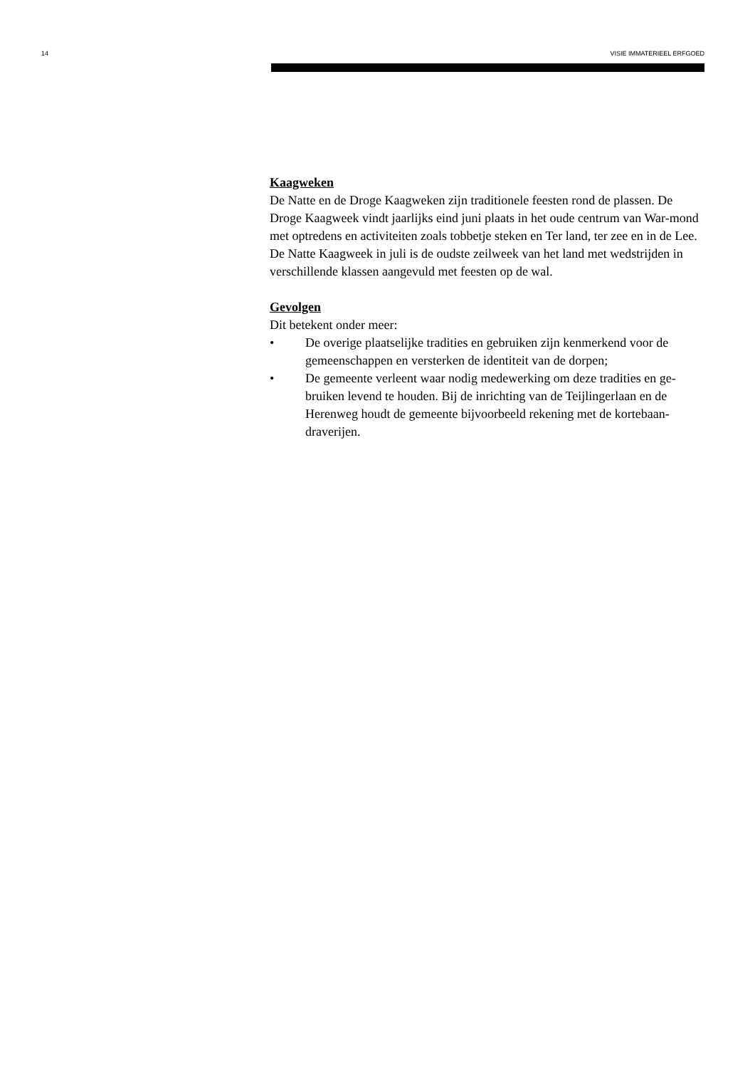14 VISIE IMMATERIEEL ERFGOED
Kaagweken
De Natte en de Droge Kaagweken zijn traditionele feesten rond de plassen. De Droge Kaagweek vindt jaarlijks eind juni plaats in het oude centrum van War-mond met optredens en activiteiten zoals tobbetje steken en Ter land, ter zee en in de Lee. De Natte Kaagweek in juli is de oudste zeilweek van het land met wedstrijden in verschillende klassen aangevuld met feesten op de wal.
Gevolgen
Dit betekent onder meer:
• De overige plaatselijke tradities en gebruiken zijn kenmerkend voor de gemeenschappen en versterken de identiteit van de dorpen;
• De gemeente verleent waar nodig medewerking om deze tradities en ge-bruiken levend te houden. Bij de inrichting van de Teijlingerlaan en de Herenweg houdt de gemeente bijvoorbeeld rekening met de kortebaan-draverijen.